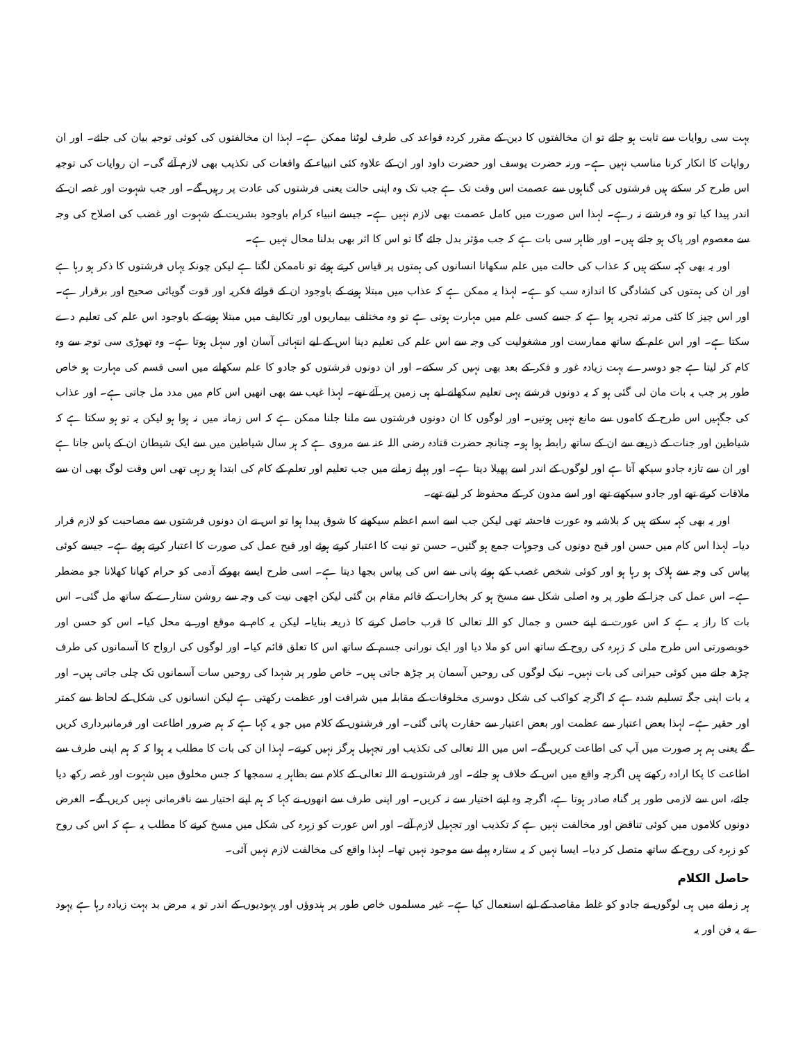بہت سی روایات سے ثابت ہو جائے تو ان مخالفتوں کا دین کے مقرر کردہ قواعد کی طرف لوٹنا ممکن ہے۔ لہذا ان مخالفتوں کی کوئی توجیہ بیان کی جائے۔ اور ان روایات کا انکار کرنا مناسب نہیں ہے۔ ورنہ حضرت یوسف اور حضرت داود اور ان کے علاوہ کئی انبیاء کے واقعات کی تکذیب بھی لازم آئے گی۔ ان روایات کی توجیہ اس طرح کر سکتے ہیں فرشتوں کی گناہوں سے عصمت اس وقت تک ہے جب تک وہ اپنی حالت یعنی فرشتوں کی عادت پر رہیں گے۔ اور جب شہوت اور غصہ ان کے اندر پیدا کیا تو وہ فرشتے نہ رہے۔ لہذا اس صورت میں کامل عصمت بھی لازم نہیں ہے۔ جیسے انبیاء کرام باوجود بشریت کے شہوت اور غضب کی اصلاح کی وجہ سے معصوم اور پاک ہو جاتے ہیں۔ اور ظاہر سی بات ہے کہ جب مؤثر بدل جائے گا تو اس کا اثر بھی بدلنا محال نہیں ہے۔
اور یہ بھی کہہ سکتے ہیں کہ عذاب کی حالت میں علم سکھانا انسانوں کی ہمتوں پر قیاس کرتے ہوئے تو ناممکن لگتا ہے لیکن چونکہ یہاں فرشتوں کا ذکر ہو رہا ہے اور ان کی ہمتوں کی کشادگی کا اندازہ سب کو ہے۔ لہذا یہ ممکن ہے کہ عذاب میں مبتلا ہونے کے باوجود ان کے قوائے فکریہ اور قوت گویائی صحیح اور برقرار ہے۔ اور اس چیز کا کئی مرتبہ تجربہ ہوا ہے کہ جسے کسی علم میں مہارت ہوتی ہے تو وہ مختلف بیماریوں اور تکالیف میں مبتلا ہونے کے باوجود اس علم کی تعلیم دے سکتا ہے۔ اور اس علم کے ساتھ ممارست اور مشغولیت کی وجہ سے اس علم کی تعلیم دینا اس کے لیے انتہائی آسان اور سہل ہوتا ہے۔ وہ تھوڑی سی توجہ سے وہ کام کر لیتا ہے جو دوسرے بہت زیادہ غور و فکر کے بعد بھی نہیں کر سکتے۔ اور ان دونوں فرشتوں کو جادو کا علم سکھانے میں اسی قسم کی مہارت ہو خاص طور پر جب یہ بات مان لی گئی ہو کہ یہ دونوں فرشتے یہی تعلیم سکھانے لیے ہی زمین پر آئے تھے۔ لہذا غیب سے بھی انھیں اس کام میں مدد مل جاتی ہے۔ اور عذاب کی جگہیں اس طرح کے کاموں سے مانع نہیں ہوتیں۔ اور لوگوں کا ان دونوں فرشتوں سے ملنا جلنا ممکن ہے کہ اس زمانہ میں نہ ہوا ہو لیکن یہ تو ہو سکتا ہے کہ شیاطین اور جنات کے ذریعے سے ان کے ساتھ رابطہ ہوا ہو۔ چنانچہ حضرت قتادہ رضی اللہ عنہ سے مروی ہے کہ ہر سال شیاطین میں سے ایک شیطان ان کے پاس جاتا ہے اور ان سے تازہ جادو سیکھ آتا ہے اور لوگوں کے اندر اسے پھیلا دیتا ہے۔ اور پہلے زمانے میں جب تعلیم اور تعلم کے کام کی ابتدا ہو رہی تھی اس وقت لوگ بھی ان سے ملاقات کرتے تھے اور جادو سیکھتے تھے اور اسے مدون کر کے محفوظ کر لیتے تھے۔
اور یہ بھی کہہ سکتے ہیں کہ بلاشبہ وہ عورت فاحشہ تھی لیکن جب اسے اسم اعظم سیکھنے کا شوق پیدا ہوا تو اس نے ان دونوں فرشتوں سے مصاحبت کو لازم قرار دیا۔ لہذا اس کام میں حسن اور قبح دونوں کی وجوہات جمع ہو گئیں۔ حسن تو نیت کا اعتبار کرتے ہوئے اور قبح عمل کی صورت کا اعتبار کرتے ہوئے ہے۔ جیسے کوئی پیاس کی وجہ سے ہلاک ہو رہا ہو اور کوئی شخص غصب کیے ہوئے پانی سے اس کی پیاس بجھا دیتا ہے۔ اسی طرح ایسے بھوکے آدمی کو حرام کھانا کھلانا جو مضطر ہے۔ اس عمل کی جزا کے طور پر وہ اصلی شکل سے مسخ ہو کر بخارات کے قائم مقام بن گئی لیکن اچھی نیت کی وجہ سے روشن ستارے کے ساتھ مل گئی۔ اس بات کا راز یہ ہے کہ اس عورت نے اپنے حسن و جمال کو اللہ تعالی کا قرب حاصل کرنے کا ذریعہ بنایا۔ لیکن یہ کام بے موقع اور بے محل کیا۔ اس کو حسن اور خوبصورتی اس طرح ملی کہ زہرہ کی روح کے ساتھ اس کو ملا دیا اور ایک نورانی جسم کے ساتھ اس کا تعلق قائم کیا۔ اور لوگوں کی ارواح کا آسمانوں کی طرف چڑھ جانے میں کوئی حیرانی کی بات نہیں۔ نیک لوگوں کی روحیں آسمان پر چڑھ جاتی ہیں۔ خاص طور پر شہدا کی روحیں سات آسمانوں تک چلی جاتی ہیں۔ اور یہ بات اپنی جگہ تسلیم شدہ ہے کہ اگرچہ کواکب کی شکل دوسری مخلوقات کے مقابلہ میں شرافت اور عظمت رکھتی ہے لیکن انسانوں کی شکل کے لحاظ سے کمتر اور حقیر ہے۔ لہذا بعض اعتبار سے عظمت اور بعض اعتبار سے حقارت پائی گئی۔ اور فرشتوں کے کلام میں جو یہ کہا ہے کہ ہم ضرور اطاعت اور فرمانبرداری کریں گے یعنی ہم ہر صورت میں آپ کی اطاعت کریں گے۔ اس میں اللہ تعالی کی تکذیب اور تجہیل ہرگز نہیں کرتے۔ لہذا ان کی بات کا مطلب یہ ہوا کہ کہ ہم اپنی طرف سے اطاعت کا پکا ارادہ رکھتے ہیں اگرچہ واقع میں اس کے خلاف ہو جائے۔ اور فرشتوں نے اللہ تعالی کے کلام سے بظاہر یہ سمجھا کہ جس مخلوق میں شہوت اور غصہ رکھ دیا جائے، اس سے لازمی طور پر گناہ صادر ہوتا ہے، اگرچہ وہ اپنے اختیار سے نہ کریں۔ اور اپنی طرف سے انھوں نے کہا کہ ہم اپنے اختیار سے نافرمانی نہیں کریں گے۔ الغرض دونوں کلاموں میں کوئی تناقض اور مخالفت نہیں ہے کہ تکذیب اور تجہیل لازم آئے۔ اور اس عورت کو زہرہ کی شکل میں مسخ کرنے کا مطلب یہ ہے کہ اس کی روح کو زہرہ کی روح کے ساتھ متصل کر دیا۔ ایسا نہیں کہ یہ ستارہ پہلے سے موجود نہیں تھا۔ لہذا واقع کی مخالفت لازم نہیں آئی۔
حاصل الکلام
ہر زمانے میں ہی لوگوں نے جادو کو غلط مقاصد کے لیے استعمال کیا ہے۔ غیر مسلموں خاص طور پر ہندوؤں اور یہودیوں کے اندر تو یہ مرض بد بہت زیادہ رہا ہے یہود نے یہ فن اور یہ